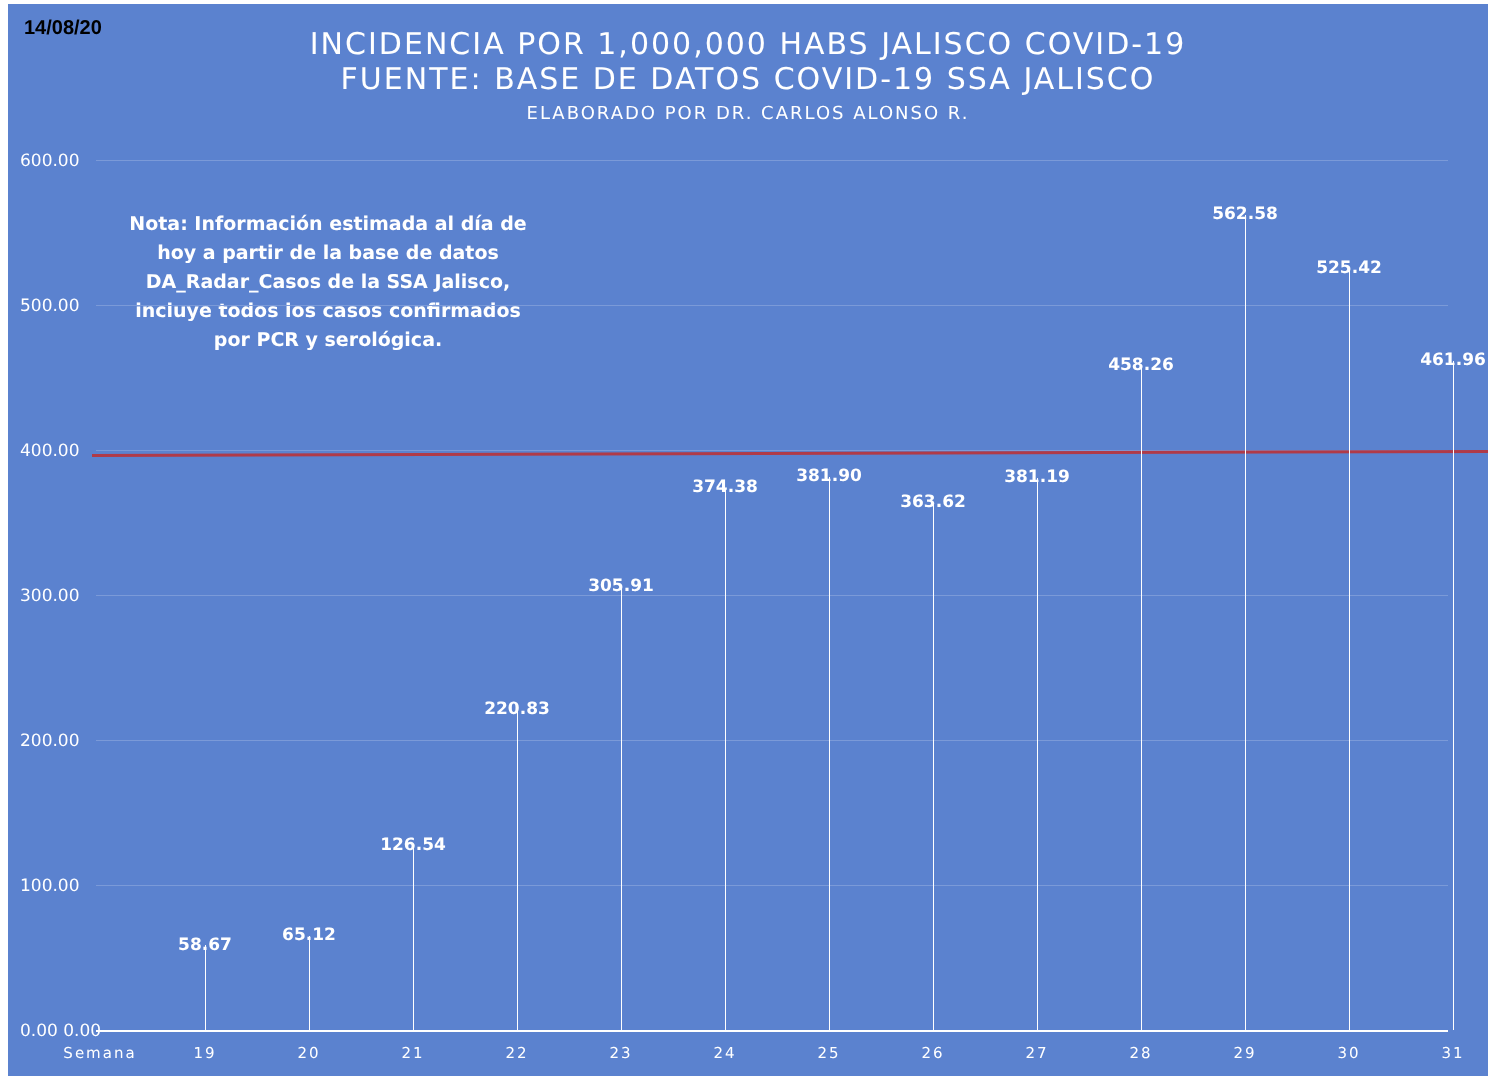14/08/20
INCIDENCIA POR 1,000,000 HABS JALISCO COVID-19
FUENTE: BASE DE DATOS COVID-19 SSA JALISCO
ELABORADO POR DR. CARLOS ALONSO R.
Nota: Información estimada al día de hoy a partir de la base de datos DA_Radar_Casos de la SSA Jalisco, incluye todos los casos confirmados por PCR y serológica.
600.00
500.00
400.00
300.00
200.00
100.00
0.00 0.00
58.67 65.12
126.54
220.83
305.91
374.38
381.90
363.62
381.19
458.26
562.58
525.42
461.96
Semana 19 20 21 22 23 24 25 26 27 28 29 30 31